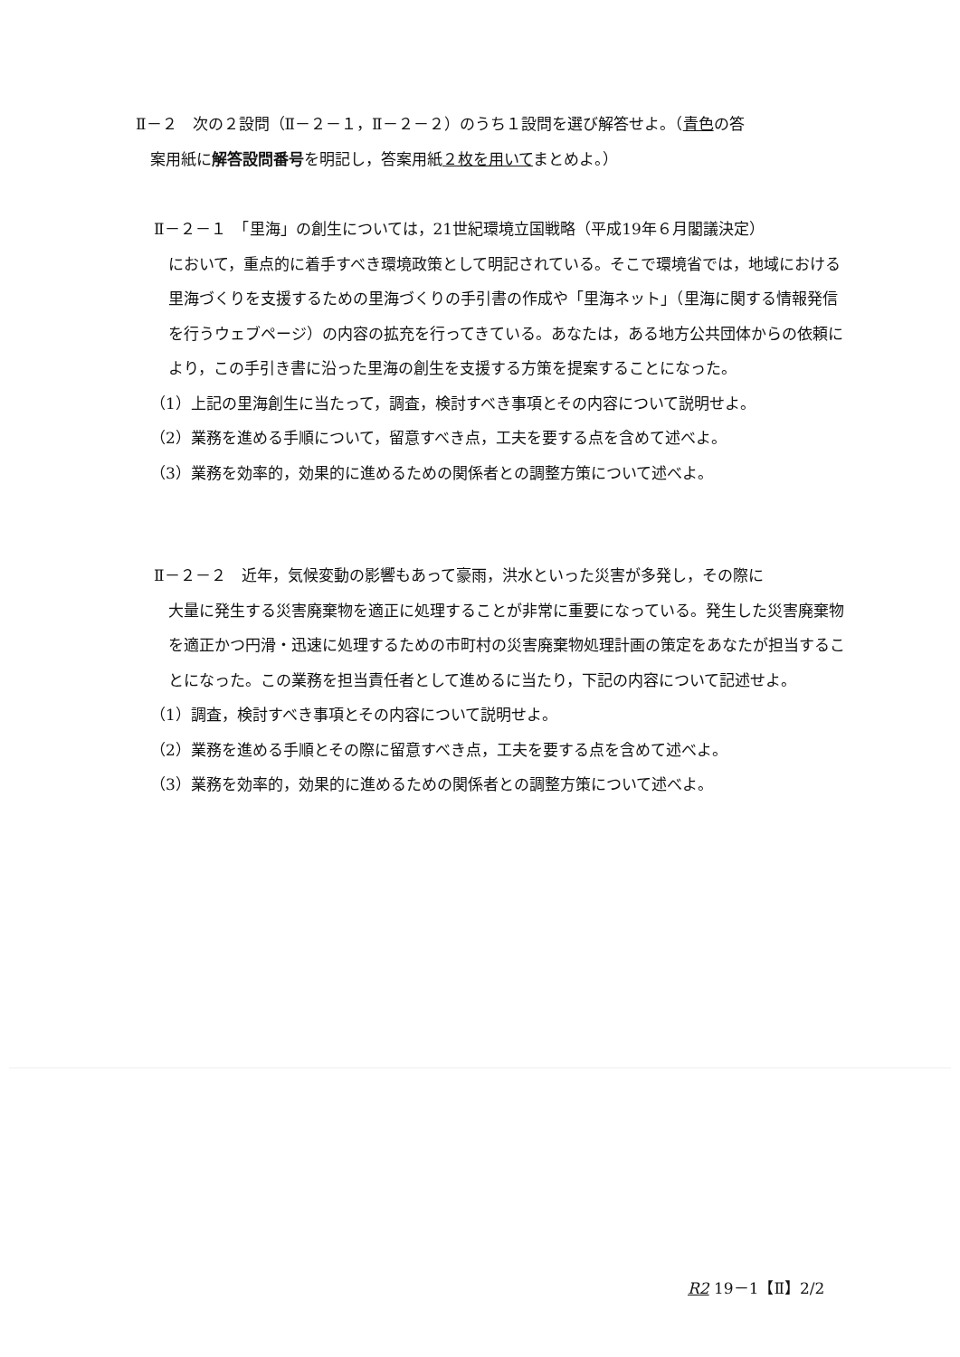Ⅱ－２　次の２設問（Ⅱ－２－１，Ⅱ－２－２）のうち１設問を選び解答せよ。（青色の答
案用紙に解答設問番号を明記し，答案用紙２枚を用いてまとめよ。）
Ⅱ－２－１　「里海」の創生については，21世紀環境立国戦略（平成19年６月閣議決定）
において，重点的に着手すべき環境政策として明記されている。そこで環境省では，地域における里海づくりを支援するための里海づくりの手引書の作成や「里海ネット」（里海に関する情報発信を行うウェブページ）の内容の拡充を行ってきている。あなたは，ある地方公共団体からの依頼により，この手引き書に沿った里海の創生を支援する方策を提案することになった。
（1）上記の里海創生に当たって，調査，検討すべき事項とその内容について説明せよ。
（2）業務を進める手順について，留意すべき点，工夫を要する点を含めて述べよ。
（3）業務を効率的，効果的に進めるための関係者との調整方策について述べよ。
Ⅱ－２－２　近年，気候変動の影響もあって豪雨，洪水といった災害が多発し，その際に
大量に発生する災害廃棄物を適正に処理することが非常に重要になっている。発生した災害廃棄物を適正かつ円滑・迅速に処理するための市町村の災害廃棄物処理計画の策定をあなたが担当することになった。この業務を担当責任者として進めるに当たり，下記の内容について記述せよ。
（1）調査，検討すべき事項とその内容について説明せよ。
（2）業務を進める手順とその際に留意すべき点，工夫を要する点を含めて述べよ。
（3）業務を効率的，効果的に進めるための関係者との調整方策について述べよ。
R2 19－1【Ⅱ】2/2